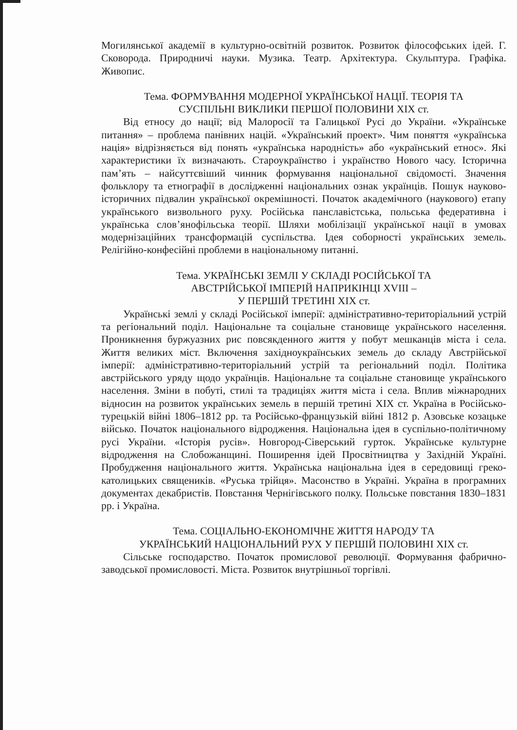Могилянської академії в культурно-освітній розвиток. Розвиток філософських ідей. Г. Сковорода. Природничі науки. Музика. Театр. Архітектура. Скульптура. Графіка. Живопис.
Тема. ФОРМУВАННЯ МОДЕРНОЇ УКРАЇНСЬКОЇ НАЦІЇ. ТЕОРІЯ ТА
СУСПІЛЬНІ ВИКЛИКИ ПЕРШОЇ ПОЛОВИНИ XIX ст.
Від етносу до нації; від Малоросії та Галицької Русі до України. «Українське питання» – проблема панівних націй. «Український проект». Чим поняття «українська нація» відрізняється від понять «українська народність» або «український етнос». Які характеристики їх визначають. Староукраїнство і українство Нового часу. Історична пам’ять – найсуттєвіший чинник формування національної свідомості. Значення фольклору та етнографії в дослідженні національних ознак українців. Пошук науково-історичних підвалин української окремішності. Початок академічного (наукового) етапу українського визвольного руху. Російська панславістська, польська федеративна і українська слов’янофільська теорії. Шляхи мобілізації української нації в умовах модернізаційних трансформацій суспільства. Ідея соборності українських земель. Релігійно-конфесійні проблеми в національному питанні.
Тема. УКРАЇНСЬКІ ЗЕМЛІ У СКЛАДІ РОСІЙСЬКОЇ ТА
АВСТРІЙСЬКОЇ ІМПЕРІЙ НАПРИКІНЦІ XVIII –
У ПЕРШІЙ ТРЕТИНІ XIX ст.
Українські землі у складі Російської імперії: адміністративно-територіальний устрій та регіональний поділ. Національне та соціальне становище українського населення. Проникнення буржуазних рис повсякденного життя у побут мешканців міста і села. Життя великих міст. Включення західноукраїнських земель до складу Австрійської імперії: адміністративно-територіальний устрій та регіональний поділ. Політика австрійського уряду щодо українців. Національне та соціальне становище українського населення. Зміни в побуті, стилі та традиціях життя міста і села. Вплив міжнародних відносин на розвиток українських земель в першій третині XIX ст. Україна в Російсько-турецькій війні 1806–1812 рр. та Російсько-французькій війні 1812 р. Азовське козацьке військо. Початок національного відродження. Національна ідея в суспільно-політичному русі України. «Історія русів». Новгород-Сіверський гурток. Українське культурне відродження на Слобожанщині. Поширення ідей Просвітництва у Західній Україні. Пробудження національного життя. Українська національна ідея в середовищі греко-католицьких священиків. «Руська трійця». Масонство в Україні. Україна в програмних документах декабристів. Повстання Чернігівського полку. Польське повстання 1830–1831 рр. і Україна.
Тема. СОЦІАЛЬНО-ЕКОНОМІЧНЕ ЖИТТЯ НАРОДУ ТА
УКРАЇНСЬКИЙ НАЦІОНАЛЬНИЙ РУХ У ПЕРШІЙ ПОЛОВИНІ XIX ст.
Сільське господарство. Початок промислової революції. Формування фабрично-заводської промисловості. Міста. Розвиток внутрішньої торгівлі.